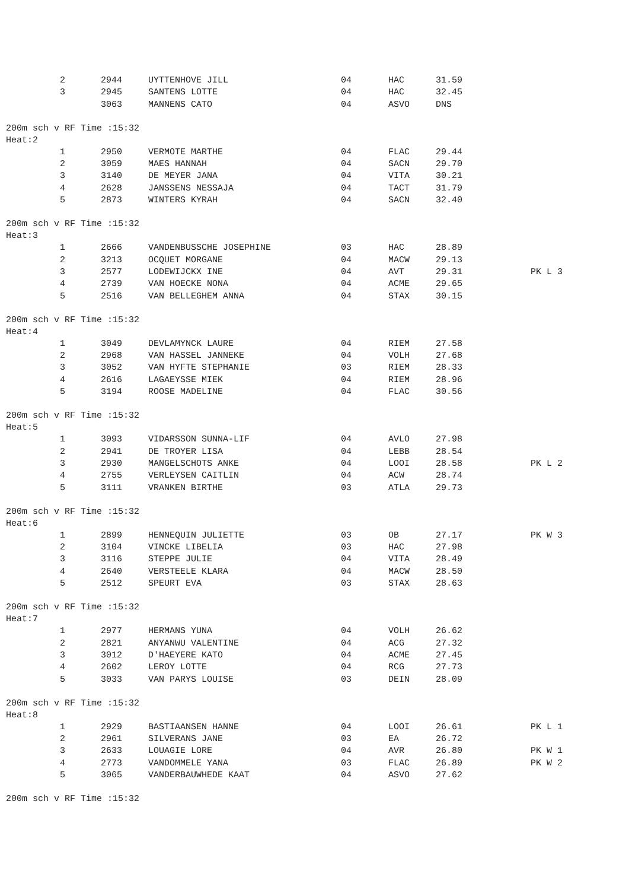| 2 | 2944 | UYTTENHOVE JILL | 04 | HAC | 31.59 | |
| 3 | 2945 | SANTENS LOTTE | 04 | HAC | 32.45 | |
| | 3063 | MANNENS CATO | 04 | ASVO | DNS | |
200m sch v RF Time :15:32
Heat:2
| 1 | 2950 | VERMOTE MARTHE | 04 | FLAC | 29.44 | |
| 2 | 3059 | MAES HANNAH | 04 | SACN | 29.70 | |
| 3 | 3140 | DE MEYER JANA | 04 | VITA | 30.21 | |
| 4 | 2628 | JANSSENS NESSAJA | 04 | TACT | 31.79 | |
| 5 | 2873 | WINTERS KYRAH | 04 | SACN | 32.40 | |
200m sch v RF Time :15:32
Heat:3
| 1 | 2666 | VANDENBUSSCHE JOSEPHINE | 03 | HAC | 28.89 | |
| 2 | 3213 | OCQUET MORGANE | 04 | MACW | 29.13 | |
| 3 | 2577 | LODEWIJCKX INE | 04 | AVT | 29.31 | PK L 3 |
| 4 | 2739 | VAN HOECKE NONA | 04 | ACME | 29.65 | |
| 5 | 2516 | VAN BELLEGHEM ANNA | 04 | STAX | 30.15 | |
200m sch v RF Time :15:32
Heat:4
| 1 | 3049 | DEVLAMYNCK LAURE | 04 | RIEM | 27.58 | |
| 2 | 2968 | VAN HASSEL JANNEKE | 04 | VOLH | 27.68 | |
| 3 | 3052 | VAN HYFTE STEPHANIE | 03 | RIEM | 28.33 | |
| 4 | 2616 | LAGAEYSSE MIEK | 04 | RIEM | 28.96 | |
| 5 | 3194 | ROOSE MADELINE | 04 | FLAC | 30.56 | |
200m sch v RF Time :15:32
Heat:5
| 1 | 3093 | VIDARSSON SUNNA-LIF | 04 | AVLO | 27.98 | |
| 2 | 2941 | DE TROYER LISA | 04 | LEBB | 28.54 | |
| 3 | 2930 | MANGELSCHOTS ANKE | 04 | LOOI | 28.58 | PK L 2 |
| 4 | 2755 | VERLEYSEN CAITLIN | 04 | ACW | 28.74 | |
| 5 | 3111 | VRANKEN BIRTHE | 03 | ATLA | 29.73 | |
200m sch v RF Time :15:32
Heat:6
| 1 | 2899 | HENNEQUIN JULIETTE | 03 | OB | 27.17 | PK W 3 |
| 2 | 3104 | VINCKE LIBELIA | 03 | HAC | 27.98 | |
| 3 | 3116 | STEPPE JULIE | 04 | VITA | 28.49 | |
| 4 | 2640 | VERSTEELE KLARA | 04 | MACW | 28.50 | |
| 5 | 2512 | SPEURT EVA | 03 | STAX | 28.63 | |
200m sch v RF Time :15:32
Heat:7
| 1 | 2977 | HERMANS YUNA | 04 | VOLH | 26.62 | |
| 2 | 2821 | ANYANWU VALENTINE | 04 | ACG | 27.32 | |
| 3 | 3012 | D'HAEYERE KATO | 04 | ACME | 27.45 | |
| 4 | 2602 | LEROY LOTTE | 04 | RCG | 27.73 | |
| 5 | 3033 | VAN PARYS LOUISE | 03 | DEIN | 28.09 | |
200m sch v RF Time :15:32
Heat:8
| 1 | 2929 | BASTIAANSEN HANNE | 04 | LOOI | 26.61 | PK L 1 |
| 2 | 2961 | SILVERANS JANE | 03 | EA | 26.72 | |
| 3 | 2633 | LOUAGIE LORE | 04 | AVR | 26.80 | PK W 1 |
| 4 | 2773 | VANDOMMELE YANA | 03 | FLAC | 26.89 | PK W 2 |
| 5 | 3065 | VANDERBAUWHEDE KAAT | 04 | ASVO | 27.62 | |
200m sch v RF Time :15:32